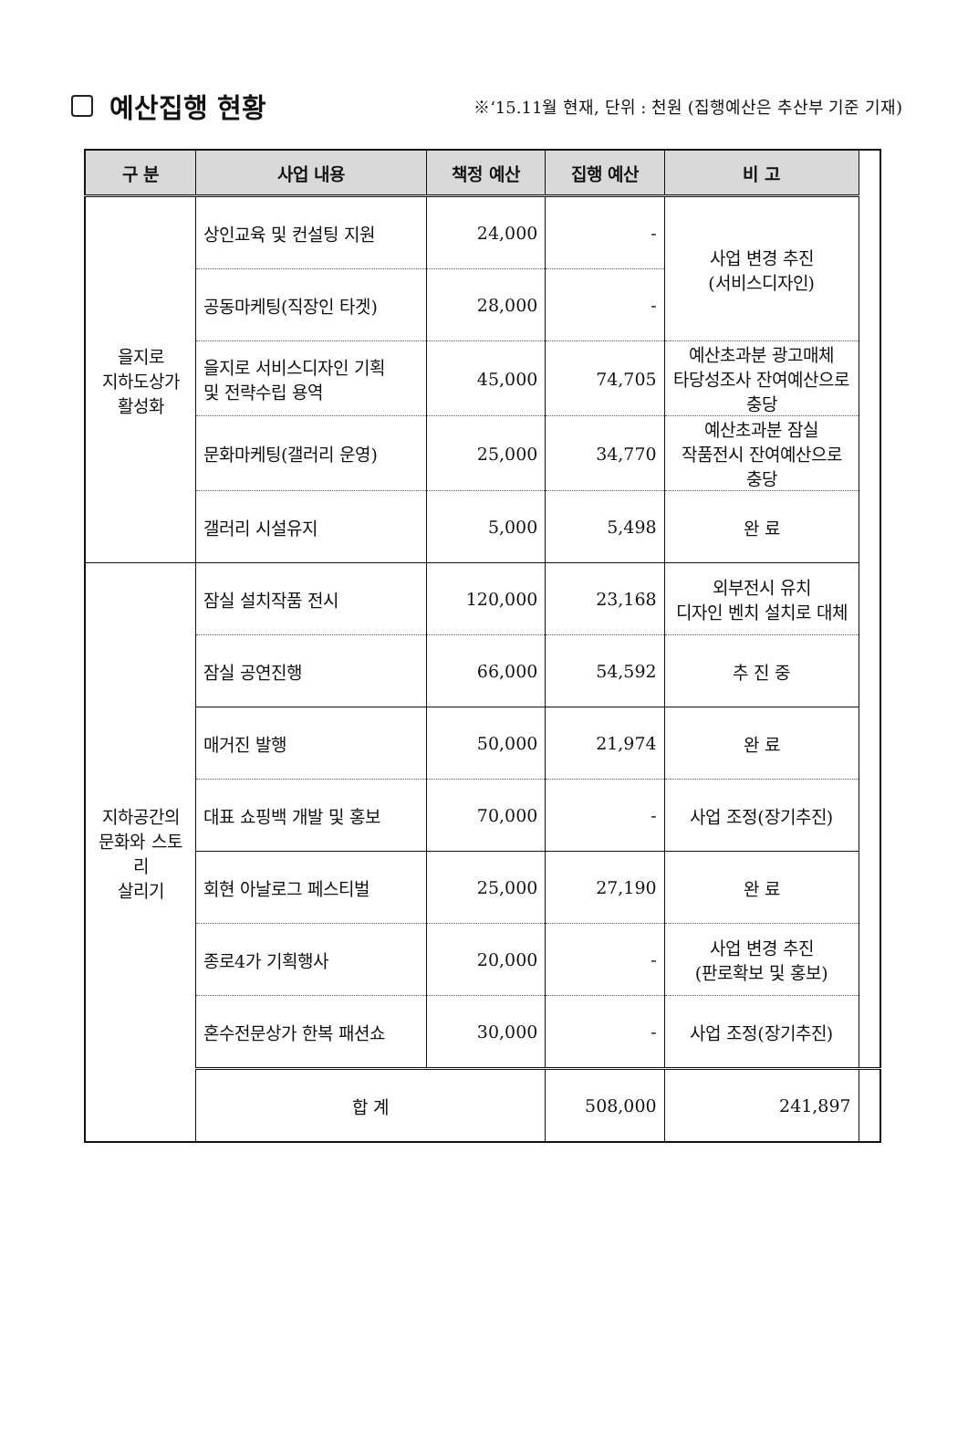예산집행 현황
※‘15.11월 현재, 단위 : 천원 (집행예산은 추산부 기준 기재)
| 구 분 | 사업 내용 | 책정 예산 | 집행 예산 | 비 고 | |
| --- | --- | --- | --- | --- | --- |
| 을지로 지하도상가 활성화 | 상인교육 및 컨설팅 지원 | 24,000 | - | 사업 변경 추진 (서비스디자인) | |
| | 공동마케팅(직장인 타겟) | 28,000 | - | | |
| | 을지로 서비스디자인 기획 및 전략수립 용역 | 45,000 | 74,705 | 예산초과분 광고매체 타당성조사 잔여예산으로 충당 | |
| | 문화마케팅(갤러리 운영) | 25,000 | 34,770 | 예산초과분 잠실 작품전시 잔여예산으로 충당 | |
| | 갤러리 시설유지 | 5,000 | 5,498 | 완 료 | |
| 지하공간의 문화와 스토리 살리기 | 잠실 설치작품 전시 | 120,000 | 23,168 | 외부전시 유치 디자인 벤치 설치로 대체 | |
| | 잠실 공연진행 | 66,000 | 54,592 | 추 진 중 | |
| | 매거진 발행 | 50,000 | 21,974 | 완 료 | |
| | 대표 쇼핑백 개발 및 홍보 | 70,000 | - | 사업 조정(장기추진) | |
| | 회현 아날로그 페스티벌 | 25,000 | 27,190 | 완 료 | |
| | 종로4가 기획행사 | 20,000 | - | 사업 변경 추진 (판로확보 및 홍보) | |
| | 혼수전문상가 한복 패션쇼 | 30,000 | - | 사업 조정(장기추진) | |
| | 합 계 | | 508,000 | 241,897 | |